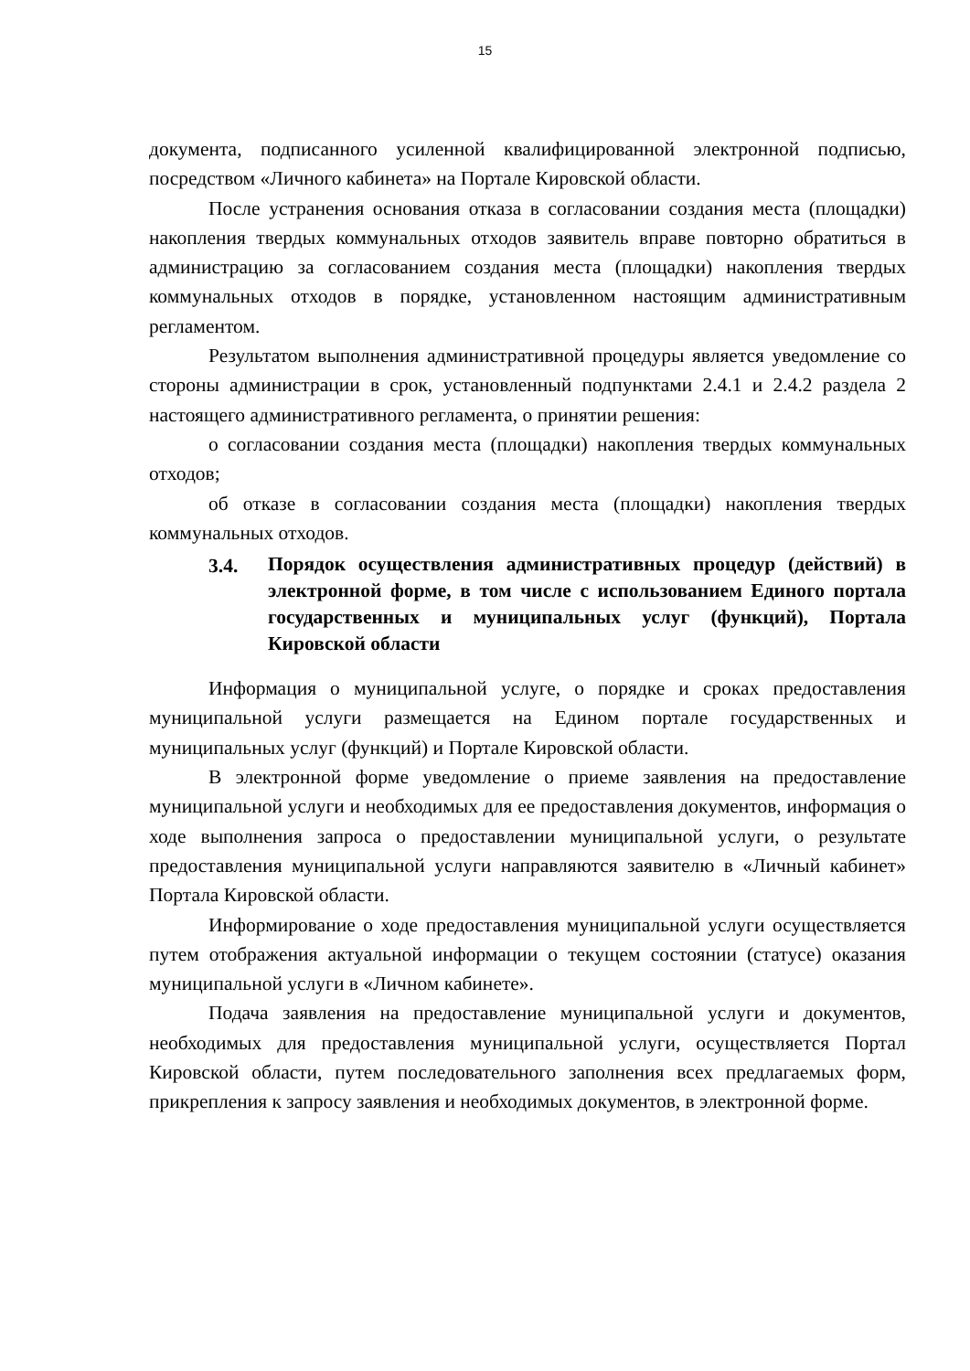15
документа, подписанного усиленной квалифицированной электронной подписью, посредством «Личного кабинета» на Портале Кировской области.
После устранения основания отказа в согласовании создания места (площадки) накопления твердых коммунальных отходов заявитель вправе повторно обратиться в администрацию за согласованием создания места (площадки) накопления твердых коммунальных отходов в порядке, установленном настоящим административным регламентом.
Результатом выполнения административной процедуры является уведомление со стороны администрации в срок, установленный подпунктами 2.4.1 и 2.4.2 раздела 2 настоящего административного регламента, о принятии решения:
о согласовании создания места (площадки) накопления твердых коммунальных отходов;
об отказе в согласовании создания места (площадки) накопления твердых коммунальных отходов.
3.4. Порядок осуществления административных процедур (действий) в электронной форме, в том числе с использованием Единого портала государственных и муниципальных услуг (функций), Портала Кировской области
Информация о муниципальной услуге, о порядке и сроках предоставления муниципальной услуги размещается на Едином портале государственных и муниципальных услуг (функций) и Портале Кировской области.
В электронной форме уведомление о приеме заявления на предоставление муниципальной услуги и необходимых для ее предоставления документов, информация о ходе выполнения запроса о предоставлении муниципальной услуги, о результате предоставления муниципальной услуги направляются заявителю в «Личный кабинет» Портала Кировской области.
Информирование о ходе предоставления муниципальной услуги осуществляется путем отображения актуальной информации о текущем состоянии (статусе) оказания муниципальной услуги в «Личном кабинете».
Подача заявления на предоставление муниципальной услуги и документов, необходимых для предоставления муниципальной услуги, осуществляется Портал Кировской области, путем последовательного заполнения всех предлагаемых форм, прикрепления к запросу заявления и необходимых документов, в электронной форме.